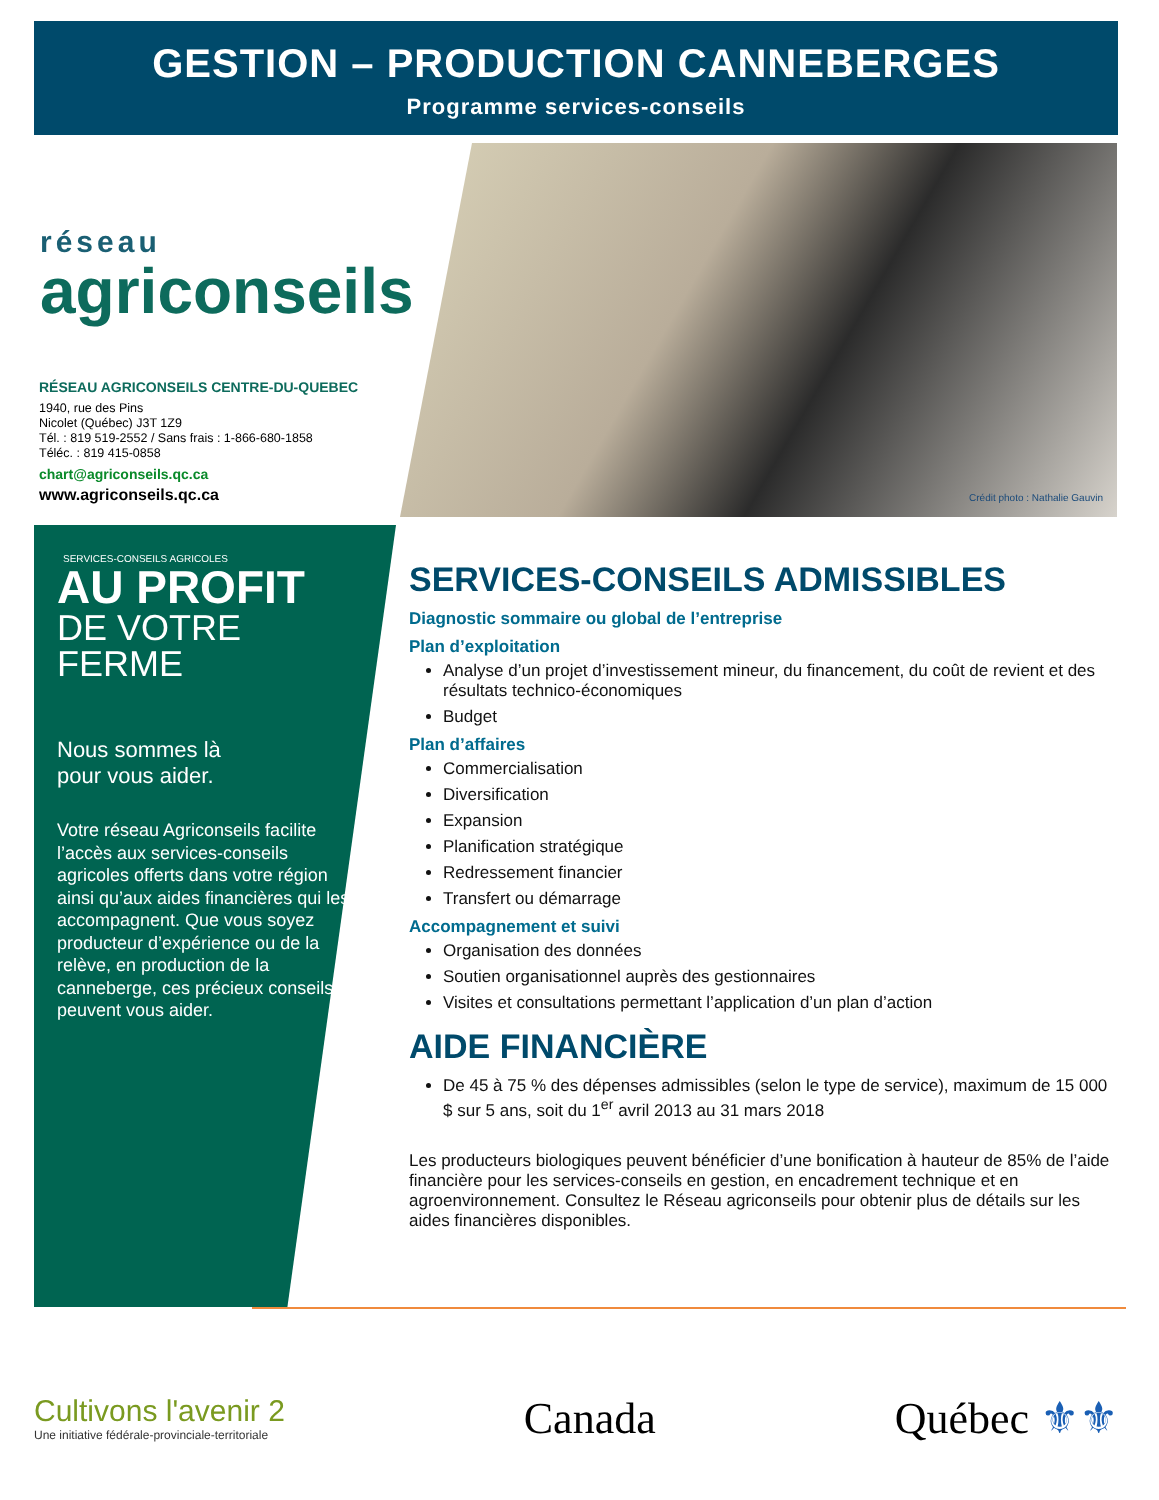GESTION – PRODUCTION CANNEBERGES
Programme services-conseils
réseau
agriconseils
RÉSEAU AGRICONSEILS CENTRE-DU-QUEBEC
1940, rue des Pins
Nicolet (Québec) J3T 1Z9
Tél. : 819 519-2552 / Sans frais : 1-866-680-1858
Téléc. : 819 415-0858
chart@agriconseils.qc.ca
www.agriconseils.qc.ca
Crédit photo : Nathalie Gauvin
SERVICES-CONSEILS AGRICOLES
AU PROFIT
DE VOTRE FERME
Nous sommes là
pour vous aider.
Votre réseau Agriconseils facilite l’accès aux services-conseils agricoles offerts dans votre région ainsi qu’aux aides financières qui les accompagnent. Que vous soyez producteur d’expérience ou de la relève, en production de la canneberge, ces précieux conseils peuvent vous aider.
SERVICES-CONSEILS ADMISSIBLES
Diagnostic sommaire ou global de l’entreprise
Plan d’exploitation
Analyse d’un projet d’investissement mineur, du financement, du coût de revient et des résultats technico-économiques
Budget
Plan d’affaires
Commercialisation
Diversification
Expansion
Planification stratégique
Redressement financier
Transfert ou démarrage
Accompagnement et suivi
Organisation des données
Soutien organisationnel auprès des gestionnaires
Visites et consultations permettant l’application d’un plan d’action
AIDE FINANCIÈRE
De 45 à 75 % des dépenses admissibles (selon le type de service), maximum de 15 000 $ sur 5 ans, soit du 1<sup>er</sup> avril 2013 au 31 mars 2018
Les producteurs biologiques peuvent bénéficier d’une bonification à hauteur de 85% de l’aide financière pour les services-conseils en gestion, en encadrement technique et en agroenvironnement. Consultez le Réseau agriconseils pour obtenir plus de détails sur les aides financières disponibles.
Cultivons l'avenir 2
Une initiative fédérale-provinciale-territoriale
Canada Québec ⚜⚜